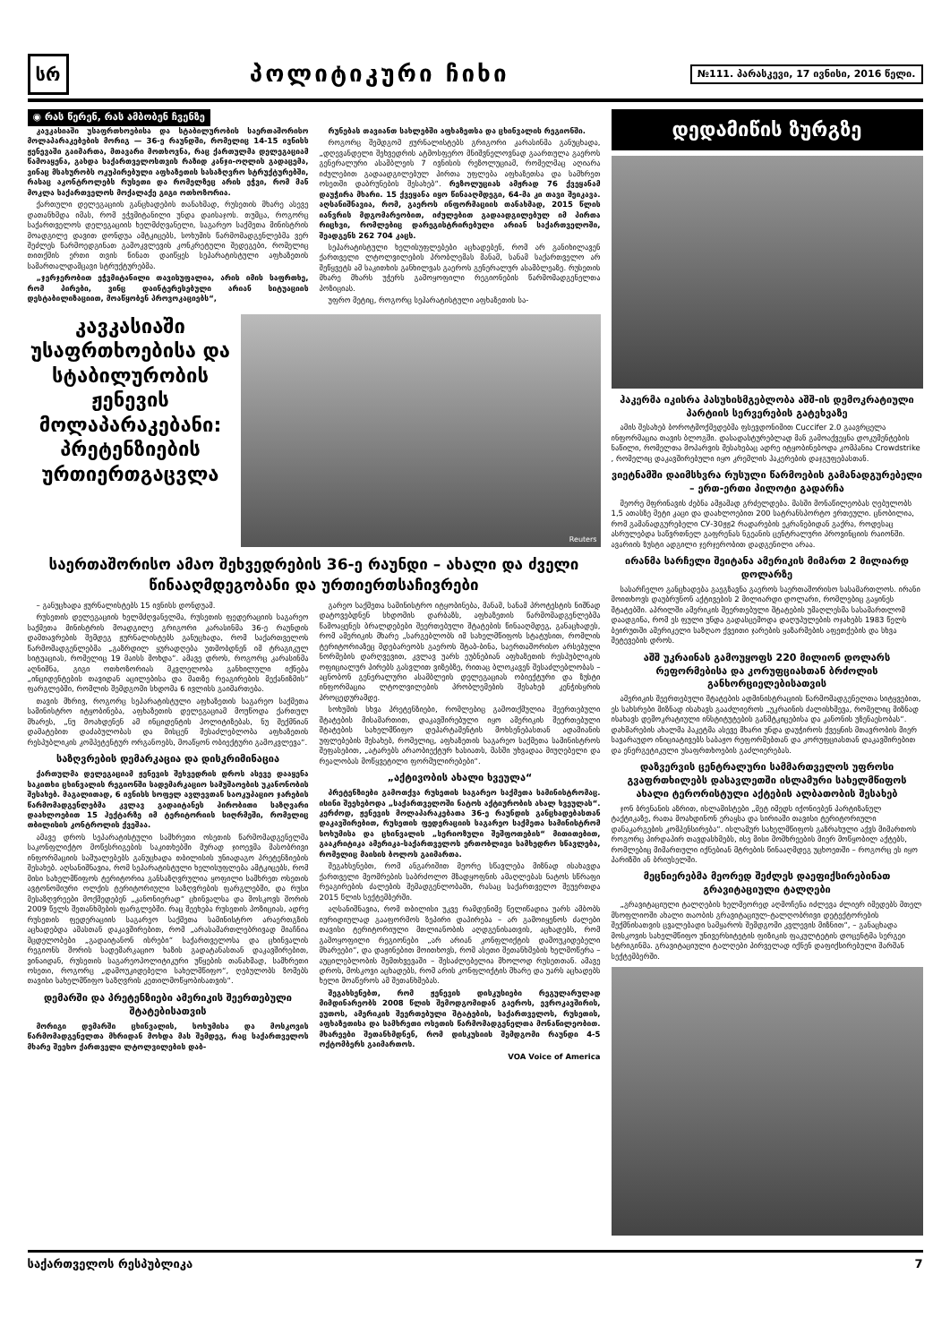სრ
პოლიტიკური ჩიხი
№111. პარასკევი, 17 ივნისი, 2016 წელი.
◉ რას წერენ, რას ამბობენ ჩვენზე
კავკასიაში უსაფრთხოებისა და სტაბილურობის საერთაშორისო მოლაპარაკებების მორიგ — 36-ე რაუნდში, რომელიც 14-15 ივნისს ჟენევაში გაიმართა, მთავარი მოთხოვნა, რაც ქართულმა დელეგაციამ წამოაყენა, გახდა საქართველოსთვის რაზიდ კანჯი-ოღლის გადაცემა, ვინაც მსახურობს ოკუპირებული აფხაზეთის სასაზღვრო სტრუქტურებში, რასაც აკონტროლებს რუსეთი და რომელზეც არის ეჭვი, რომ მან მოკლა საქართველოს მოქალაქე გიგი ოთხოზორია.
ქართული დელეგაციის განცხადების თანახმად, რუსეთის მხარე ასევე დათანხმდა იმას, რომ ეჭვმიტანილი უნდა დაისაჯოს. თუმცა, როგორც საქართველოს დელეგაციის ხელმძღვანელი, საგარეო საქმეთა მინისტრის მოადგილე დავით დონდუა ამტკიცებს, სოხუმის წარმომადგენლებმა ვერ შეძლეს წარმოედგინათ გამოკვლევის კონკრეტული შედეგები, რომელიც თითქმის ერთი თვის წინათ დაიწყეს სეპარატისტული აფხაზეთის სამართალდამცავი სტრუქტურებმა.
„ჯერჯერობით ეჭვმიტანილი თავისუფალია, არის იმის საფრთხე, რომ პირები, ვინც დაინტერესებული არიან სიტუაციის დესტაბილიზაციით, მოაწყობენ პროვოკაციებს“,
რუნებას თავიანთ სახლებში აფხაზეთსა და ცხინვალის რეგიონში.
როგორც შემდგომ ჟურნალისტებს გრიგორი კარასინმა განუცხადა, „დღევანდელი შეხვედრის ატმოსფერო მნიშვნელოვნად გაართულა გაეროს გენერალური ასამბლეის 7 ივნისის რეზოლუციამ, რომელმაც აღიარა იძულებით გადაადგილებულ პირთა უფლება აფხაზეთსა და სამხრეთ ოსეთში დაბრუნების შესახებ“. რეზოლუციას ამჟრად 76 ქვეყანამ დაუჭირა მხარი. 15 ქვეყანა იყო წინააღმდეგი, 64-მა კი თავი შეიკავა. აღსანიშნავია, რომ, გაეროს ინფორმაციის თანახმად, 2015 წლის იანვრის მდგომარეობით, იძულებით გადაადგილებულ იმ პირთა რიცხვი, რომლებიც დარეგისტრირებული არიან საქართველოში, შეადგენს 262 704 კაცს.
სეპარატისტული ხელისუფლებები აცხადებენ, რომ არ განიხილავენ ქართველი ლტოლვილების პრობლემას მანამ, სანამ საქართველო არ შეწყვეტს ამ საკითხის განხილვას გაეროს გენერალურ ასამბლეაზე. რუსეთის მხარე მხარს უჭერს გამოყოფილი რეგიონების წარმომადგენელთა პოზიციას.
უფრო მეტიც, როგორც სეპარატისტული აფხაზეთის სა-
კავკასიაში უსაფრთხოებისა და სტაბილურობის ჟენევის მოლაპარაკებანი: პრეტენზიების ურთიერთგაცვლა
Reuters
საერთაშორისო ამაო შეხვედრების 36-ე რაუნდი – ახალი და ძველი წინააღმდეგობანი და ურთიერთსაჩივრები
– განუცხადა ჟურნალისტებს 15 ივნისს დონდუამ.
რუსეთის დელეგაციის ხელმძღვანელმა, რუსეთის ფედერაციის საგარეო საქმეთა მინისტრის მოადგილე გრიგორი კარასინმა 36-ე რაუნდის დამთავრების შემდეგ ჟურნალისტებს განუცხადა, რომ საქართველოს წარმომადგენლებმა „გაზრდილ ყურადღება უთმობდნენ იმ ტრაგიკულ სიტუაციას, რომელიც 19 მაისს მოხდა“. ამავე დროს, როგორც კარასინმა აღნიშნა, გიგი ოთხოზორიას მკვლელობა განხილული იქნება „ინციდენტების თავიდან აცილებისა და მათზე რეაგირების მექანიზმის“ ფარგლებში, რომლის შემდგომი სხდომა 6 ივლისს გაიმართება.
თავის მხრივ, როგორც სეპარატისტული აფხაზეთის საგარეო საქმეთა სამინისტრო იტყობინება, აფხაზეთის დელეგაციამ მოუწოდა ქართულ მხარეს, „ნუ მოახდენენ ამ ინციდენტის პოლიტიზებას, ნუ შექმნიან დამატებით დაძაბულობას და მისცენ შესაძლებლობა აფხაზეთის რესპუბლიკის კომპეტენტურ ორგანოებს, მოაწყონ ობიექტური გამოკვლევა“.
საზღვრების დემარკაცია და დისკრიმინაცია
ქართულმა დელეგაციამ ჟენევის შეხვედრის დროს ასევე დააყენა საკითხი ცხინვალის რეგიონში სადემარკაციო სამუშაოების უკანონობის შესახებ. მაგალითად, 6 ივნისს სოფელ ავლევთან საოკუპაციო ჯარების წარმომადგენლებმა კვლავ გადაიტანეს პირობითი საზღვარი დაახლოებით 15 ჰექტარზე იმ ტერიტორიის სიღრმეში, რომელიც თბილისის კონტროლის ქვეშაა.
ამავე დროს სეპარატისტული სამხრეთი ოსეთის წარმომადგენელმა საკონფლიქტო მოწესრიგების საკითხებში მურად ჯიოევმა მასობრივი ინფორმაციის საშუალებებს განუცხადა თბილისის უნიადაგო პრეტენზიების შესახებ. აღსანიშნავია, რომ სეპარატისტული ხელისუფლება ამტკიცებს, რომ მისი სახელმწიფოს ტერიტორია განსაზღვრულია ყოფილი სამხრეთ ოსეთის ავტონომიური ოლქის ტერიტორიული საზღვრების ფარგლებში, და რუსი მესაზღვრეები მოქმედებენ „კანონიერად“ ცხინვალსა და მოსკოვს შორის 2009 წელს შეთანხმების ფარგლებში. რაც შეეხება რუსეთის პოზიციას, ადრე რუსეთის ფედერაციის საგარეო საქმეთა სამინისტრო არაერთგზის აცხადებდა ამასთან დაკავშირებით, რომ „არასამართლებრივად მიაჩნია მცდელობები „გადაიტანონ ისრები“ საქართველოსა და ცხინვალის რეგიონს შორის სადემარკაციო ხაზის გადატანასთან დაკავშირებით, ვინაიდან, რუსეთის საგარეოპოლიტიკური უწყების თანახმად, სამხრეთი ოსეთი, როგორც „დამოუკიდებელი სახელმწიფო“, ღებულობს ზომებს თავისი სახელმწიფო საზღვრის კეთილმოწყობისათვის“.
დემარში და პრეტენზიები ამერიკის შეერთებული შტატებისათვის
მორიგი დემარში ცხინვალის, სოხუმისა და მოსკოვის წარმომადგენელთა მხრიდან მოხდა მას შემდეგ, რაც საქართველოს მხარე შეეხო ქართველი ლტოლვილების დაბ-
გარეო საქმეთა სამინისტრო იტყობინება, მანამ, სანამ პროტესტის ნიშნად დატოვებდნენ სხდომის დარბაზს, აფხაზეთის წარმომადგენლებმა წამოაყენეს ბრალდებები შეერთებული შტატების წინააღმდეგ, განაცხადეს, რომ ამერიკის მხარე „სარგებლობს იმ სახელმწიფოს სტატუსით, რომლის ტერიტორიაზეც მდებარეობს გაეროს შტაბ-ბინა, საერთაშორისო არსებული ნორმების დარღვევით, კვლავ უარს ეუბნებიან აფხაზეთის რესპუბლიკის ოფიციალურ პირებს გასვლით ვიზებზე, რითაც ბლოკავენ შესაძლებლობას – აცნობონ გენერალური ასამბლეის დელეგაციას ობიექტური და ზუსტი ინფორმაცია ლტოლვილების პრობლემების შესახებ კენჭისყრის პროცედურამდე.
სოხუმის სხვა პრეტენზიები, რომლებიც გამოთქმულია შეერთებული შტატების მისამართით, დაკავშირებული იყო ამერიკის შეერთებული შტატების სახელმწიფო დეპარტამენტის მოხსენებასთან ადამიანის უფლებების შესახებ, რომელიც, აფხაზეთის საგარეო საქმეთა სამინისტროს შეფასებით, „ატარებს არაობიექტურ ხასიათს, მასში უხვადაა მიუღებელი და რეალობას მოწყვეტილი ფორმულირებები“.
„აქტივობის ახალი ხვეულა“
პრეტენზიები გამოთქვა რუსეთის საგარეო საქმეთა სამინისტრომაც. ისინი შეეხებოდა „საქართველოში ნატოს აქტიურობის ახალ ხვეულას“. კერძოდ, ჟენევის მოლაპარაკებათა 36-ე რაუნდის განცხადებასთან დაკავშირებით, რუსეთის ფედერაციის საგარეო საქმეთა სამინისტრომ სოხუმისა და ცხინვალის „სერიოზული შეშფოთების“ მითითებით, გააკრიტიკა ამერიკა-საქართველოს ერთობლივი სამხედრო სწავლება, რომელიც მაისის ბოლოს გაიმართა.
შეგახსენებთ, რომ ანგარიშით მეორე სწავლება მიზნად ისახავდა ქართველი მეომრების საბრძოლო მზადყოფნის ამაღლებას ნატოს სწრაფი რეაგირების ძალების შემადგენლობაში, რასაც საქართველო შეუერთდა 2015 წლის სექტემბერში.
აღსანიშნავია, რომ თბილისი უკვე რამდენიმე წელიწადია უარს ამბობს იურიდიულად გააფორმოს ზეპირი დაპირება – არ გამოიყენოს ძალები თავისი ტერიტორიული მთლიანობის აღდგენისათვის, აცხადებს, რომ გამოყოფილი რეგიონები „არ არიან კონფლიქტის დამოუკიდებელი მხარეები“, და დაჟინებით მოითხოვს, რომ ასეთი შეთანხმების ხელმოწერა – აუცილებლობის შემთხვევაში – შესაძლებელია მხოლოდ რუსეთთან. ამავე დროს, მოსკოვი აცხადებს, რომ არის კონფლიქტის მხარე და უარს აცხადებს ხელი მოაწეროს ამ შეთანხმებას.
შეგახსენებთ, რომ ჟენევის დისკუსიები რეგულარულად მიმდინარეობს 2008 წლის შემოდგომიდან გაეროს, ევროკავშირის, ეუთოს, ამერიკის შეერთებული შტატების, საქართველოს, რუსეთის, აფხაზეთისა და სამხრეთი ოსეთის წარმომადგენელთა მონაწილეობით. მხარეები შეთანხმდნენ, რომ დისკუსიის შემდგომი რაუნდი 4-5 ოქტომბერს გაიმართოს.
VOA Voice of America
დედამიწის ზურგზე
ჰაკერმა იკისრა პასუხისმგებლობა აშშ-ის დემოკრატიული პარტიის სერვერების გატეხვაზე
ამის შესახებ ბოროტმოქმედებმა ფსევდონიმით Cuccifer 2.0 გაავრცელა ინფორმაცია თავის ბლოგში. დასადასტურებლად მან გამოაქვეყნა დოკუმენტების ნაწილი, რომელთა მოპარვის შესახებაც ადრე იტყობინებოდა კომპანია Crowdstrike , რომელიც დაკავშირებული იყო კრემლის ჰაკერების დაჯგუფებასთან.
ვიეტნამში დაიმსხვრა რუსული წარმოების გამანადგურებელი – ერთ-ერთი პილოტი გადარჩა
მეორე მფრინავის ძებნა ამჟამად გრძელდება. მასში მონაწილეობას ღებულობს 1,5 ათასზე მეტი კაცი და დაახლოებით 200 სატრანსპორტო ერთეული. ცნობილია, რომ გამანადგურებელი СУ-30ჟჟ2 რადარების ეკრანებიდან გაქრა, როდესაც ასრულებდა საწვრთნელ გაფრენას ნგეანის ცენტრალური პროვინციის რაიონში. ავარიის ზუსტი ადგილი ჯერჯერობით დადგენილი არაა.
ირანმა სარჩელი შეიტანა ამერიკის მიმართ 2 მილიარდ დოლარზე
სასარჩელო განცხადება გაეგზავნა გაეროს საერთაშორისო სასამართლოს. ირანი მოითხოვს დაუბრუნონ აქტივების 2 მილიარდი დოლარი, რომლებიც გაყინეს შტატებში. აპრილში ამერიკის შეერთებული შტატების უმაღლესმა სასამართლომ დაადგინა, რომ ეს ფული უნდა გადასცემოდა დაღუპულების ოჯახებს 1983 წელს ბეირუთში ამერიკელი საზღაო ქვეითი ჯარების ყაზარმების აფეთქების და სხვა შეტევების დროს.
აშშ უკრაინას გამოუყოფს 220 მილიონ დოლარს რეფორმებისა და კორუფციასთან ბრძოლის განხორციელებისათვის
ამერიკის შეერთებული შტატების ადმინისტრაციის წარმომადგენელთა სიტყვებით, ეს სახსრები მიზნად ისახავს გააძლიეროს „უკრაინის ძალისხმევა, რომელიც მიზნად ისახავს დემოკრატიული ინსტიტუტების განმტკიცებისა და კანონის უზენაესობას“. დახმარების ახალმა პაკეტმა ასევე მხარი უნდა დაუჭიროს ქვეყნის მთავრობის მიერ სავარაუდო ინიციატივებს საბაჟო რეფორმებთან და კორუფციასთან დაკავშირებით და ენერგეტიკული უსაფრთხოების გაძლიერებას.
დაზვერვის ცენტრალური სამმართველოს უფროსი გვაფრთხილებს დასავლეთში ისლამური სახელმწიფოს ახალი ტერორისტული აქტების ალბათობის შესახებ
ჯონ ბრენანის აზრით, ისლამისტები „მეტ იმედს იქონიებენ პარტიზანულ ტაქტიკაზე, რათა მოახდინონ ერაყსა და სირიაში თავისი ტერიტორიული დანაკარგების კომპენსირება“. ისლამურ სახელმწიფოს გაზრახული აქვს მიმართოს როგორც პირდაპირ თავდასხმებს, ისე მისი მომხრეების მიერ მოწყობილ აქტებს, რომლებიც მიმართული იქნებიან მტრების წინააღმდეგ უცხოეთში – როგორც ეს იყო პარიზში ან ბრიუსელში.
მეცნიერებმა მეორედ შეძლეს დაეფიქსირებინათ გრავიტაციული ტალღები
„გრავიტაციული ტალღების ხელმეორედ აღმოჩენა იძლევა ძლიერ იმედებს მთელ მსოფლიოში ახალი თაობის გრავიტაციულ-ტალღობრივი დეტექტორების შექმნისათვის ცვალებადი სამყაროს შემდგომი კვლევის მიზნით“, – განაცხადა მოსკოვის სახელმწიფო უნივერსიტეტის ფიზიკის ფაკულტეტის დოცენტმა სერგეი სტრიგინმა. გრავიტაციული ტალღები პირველად იქნენ დაფიქსირებული შარშან სექტემბერში.
საქართველოს რესპუბლიკა 7